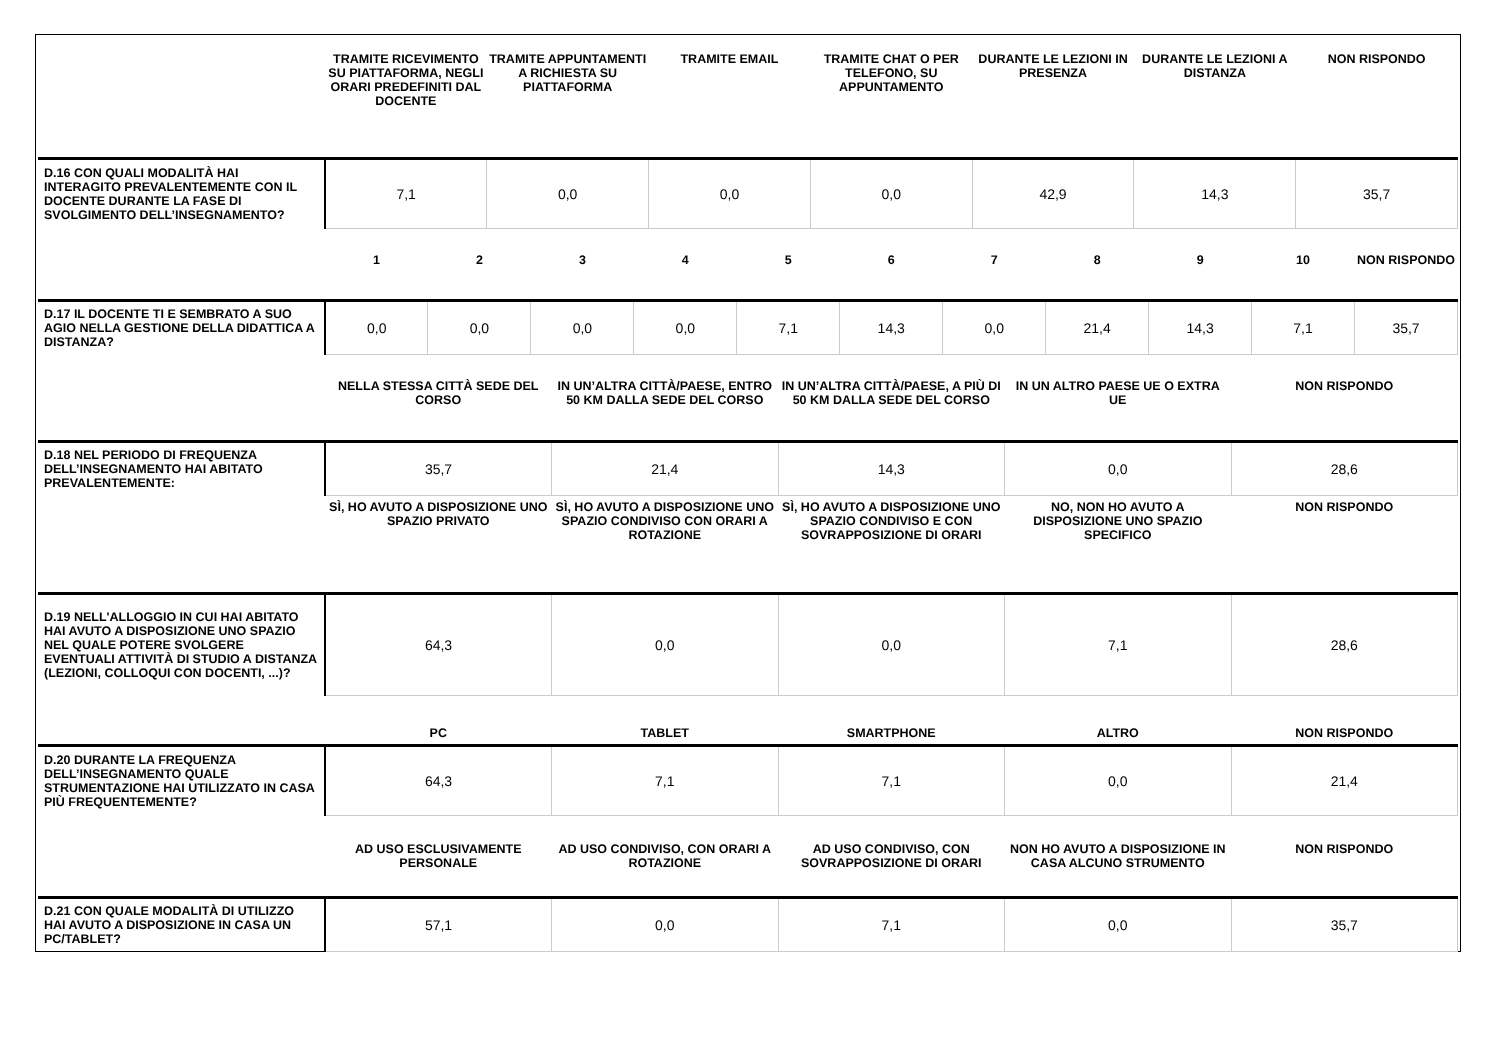| | TRAMITE RICEVIMENTO SU PIATTAFORMA, NEGLI ORARI PREDEFINITI DAL DOCENTE | TRAMITE APPUNTAMENTI A RICHIESTA SU PIATTAFORMA | TRAMITE EMAIL | TRAMITE CHAT O PER TELEFONO, SU APPUNTAMENTO | DURANTE LE LEZIONI IN PRESENZA | DURANTE LE LEZIONI A DISTANZA | NON RISPONDO |
| --- | --- | --- | --- | --- | --- | --- | --- |
| D.16 CON QUALI MODALITÀ HAI INTERAGITO PREVALENTEMENTE CON IL DOCENTE DURANTE LA FASE DI SVOLGIMENTO DELL’INSEGNAMENTO? | 7,1 | 0,0 | 0,0 | 0,0 | 42,9 | 14,3 | 35,7 |
| | 1 | 2 | 3 | 4 | 5 | 6 | 7 | 8 | 9 | 10 | NON RISPONDO |
| --- | --- | --- | --- | --- | --- | --- | --- | --- | --- | --- | --- |
| D.17 IL DOCENTE TI E SEMBRATO A SUO AGIO NELLA GESTIONE DELLA DIDATTICA A DISTANZA? | 0,0 | 0,0 | 0,0 | 0,0 | 7,1 | 14,3 | 0,0 | 21,4 | 14,3 | 7,1 | 35,7 |
| | NELLA STESSA CITTÀ SEDE DEL CORSO | IN UN’ALTRA CITTÀ/PAESE, ENTRO 50 KM DALLA SEDE DEL CORSO | IN UN’ALTRA CITTÀ/PAESE, A PIÙ DI 50 KM DALLA SEDE DEL CORSO | IN UN ALTRO PAESE UE O EXTRA UE | NON RISPONDO |
| --- | --- | --- | --- | --- | --- |
| D.18 NEL PERIODO DI FREQUENZA DELL’INSEGNAMENTO HAI ABITATO PREVALENTEMENTE: | 35,7 | 21,4 | 14,3 | 0,0 | 28,6 |
| | SÌ, HO AVUTO A DISPOSIZIONE UNO SPAZIO PRIVATO | SÌ, HO AVUTO A DISPOSIZIONE UNO SPAZIO CONDIVISO CON ORARI A ROTAZIONE | SÌ, HO AVUTO A DISPOSIZIONE UNO SPAZIO CONDIVISO E CON SOVRAPPOSIZIONE DI ORARI | NO, NON HO AVUTO A DISPOSIZIONE UNO SPAZIO SPECIFICO | NON RISPONDO |
| D.19 NELL'ALLOGGIO IN CUI HAI ABITATO HAI AVUTO A DISPOSIZIONE UNO SPAZIO NEL QUALE POTERE SVOLGERE EVENTUALI ATTIVITÀ DI STUDIO A DISTANZA (LEZIONI, COLLOQUI CON DOCENTI, ...)? | 64,3 | 0,0 | 0,0 | 7,1 | 28,6 |
| | PC | TABLET | SMARTPHONE | ALTRO | NON RISPONDO |
| D.20 DURANTE LA FREQUENZA DELL’INSEGNAMENTO QUALE STRUMENTAZIONE HAI UTILIZZATO IN CASA PIÙ FREQUENTEMENTE? | 64,3 | 7,1 | 7,1 | 0,0 | 21,4 |
| | AD USO ESCLUSIVAMENTE PERSONALE | AD USO CONDIVISO, CON ORARI A ROTAZIONE | AD USO CONDIVISO, CON SOVRAPPOSIZIONE DI ORARI | NON HO AVUTO A DISPOSIZIONE IN CASA ALCUNO STRUMENTO | NON RISPONDO |
| D.21 CON QUALE MODALITÀ DI UTILIZZO HAI AVUTO A DISPOSIZIONE IN CASA UN PC/TABLET? | 57,1 | 0,0 | 7,1 | 0,0 | 35,7 |